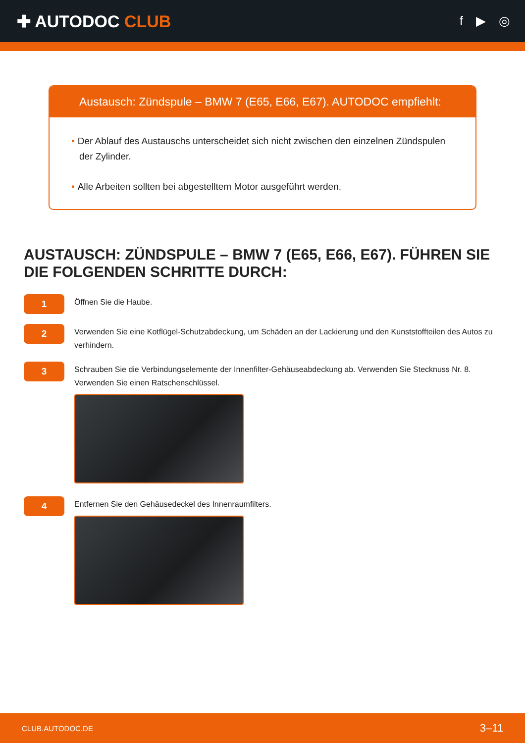✚ AUTODOC CLUB
f ▶ ◎
Austausch: Zündspule – BMW 7 (E65, E66, E67). AUTODOC empfiehlt:
• Der Ablauf des Austauschs unterscheidet sich nicht zwischen den einzelnen Zündspulen der Zylinder.
• Alle Arbeiten sollten bei abgestelltem Motor ausgeführt werden.
AUSTAUSCH: ZÜNDSPULE – BMW 7 (E65, E66, E67). FÜHREN SIE DIE FOLGENDEN SCHRITTE DURCH:
1
Öffnen Sie die Haube.
2
Verwenden Sie eine Kotflügel-Schutzabdeckung, um Schäden an der Lackierung und den Kunststoffteilen des Autos zu verhindern.
3
Schrauben Sie die Verbindungselemente der Innenfilter-Gehäuseabdeckung ab. Verwenden Sie Stecknuss Nr. 8. Verwenden Sie einen Ratschenschlüssel.
4
Entfernen Sie den Gehäusedeckel des Innenraumfilters.
CLUB.AUTODOC.DE 3–11